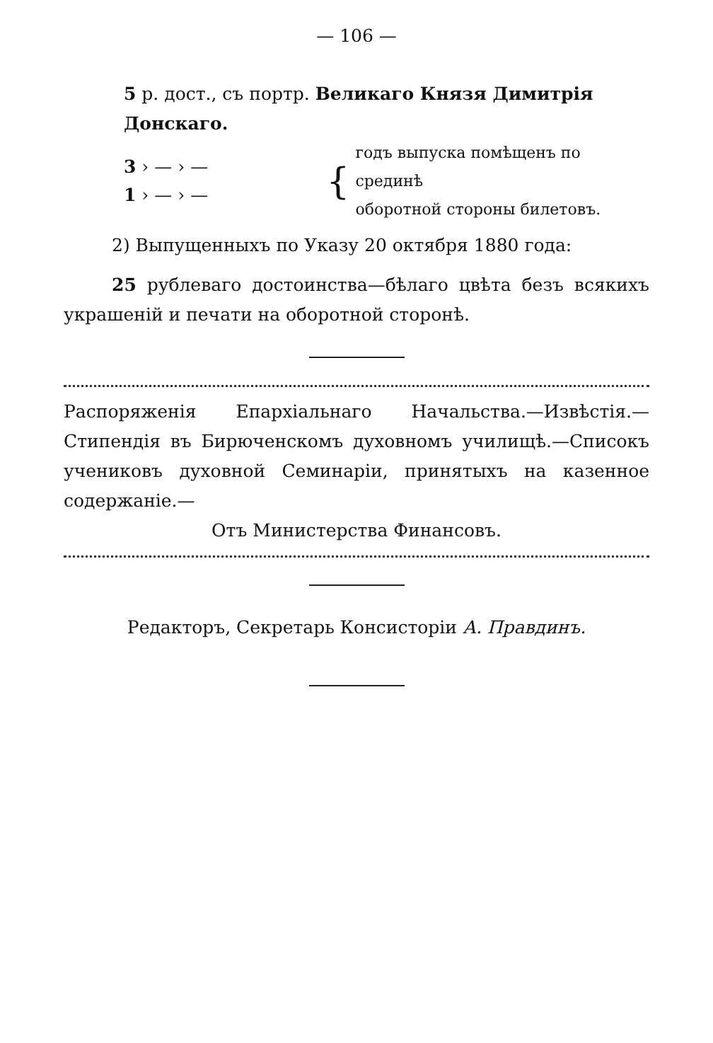— 106 —
5 р. дост., съ портр. Великаго Князя Димитрія Донскаго.
3 › — › —
1 › — › —
{
годъ выпуска помѣщенъ по срединѣ
оборотной стороны билетовъ.
2) Выпущенныхъ по Указу 20 октября 1880 года:
25 рублеваго достоинства—бѣлаго цвѣта безъ всякихъ украшеній и печати на оборотной сторонѣ.
Распоряженія Епархіальнаго Начальства.—Извѣстія.—Стипендія въ Бирюченскомъ духовномъ училищѣ.—Списокъ учениковъ духовной Семинаріи, принятыхъ на казенное содержаніе.—
Отъ Министерства Финансовъ.
Редакторъ, Секретарь Консисторіи А. Правдинъ.